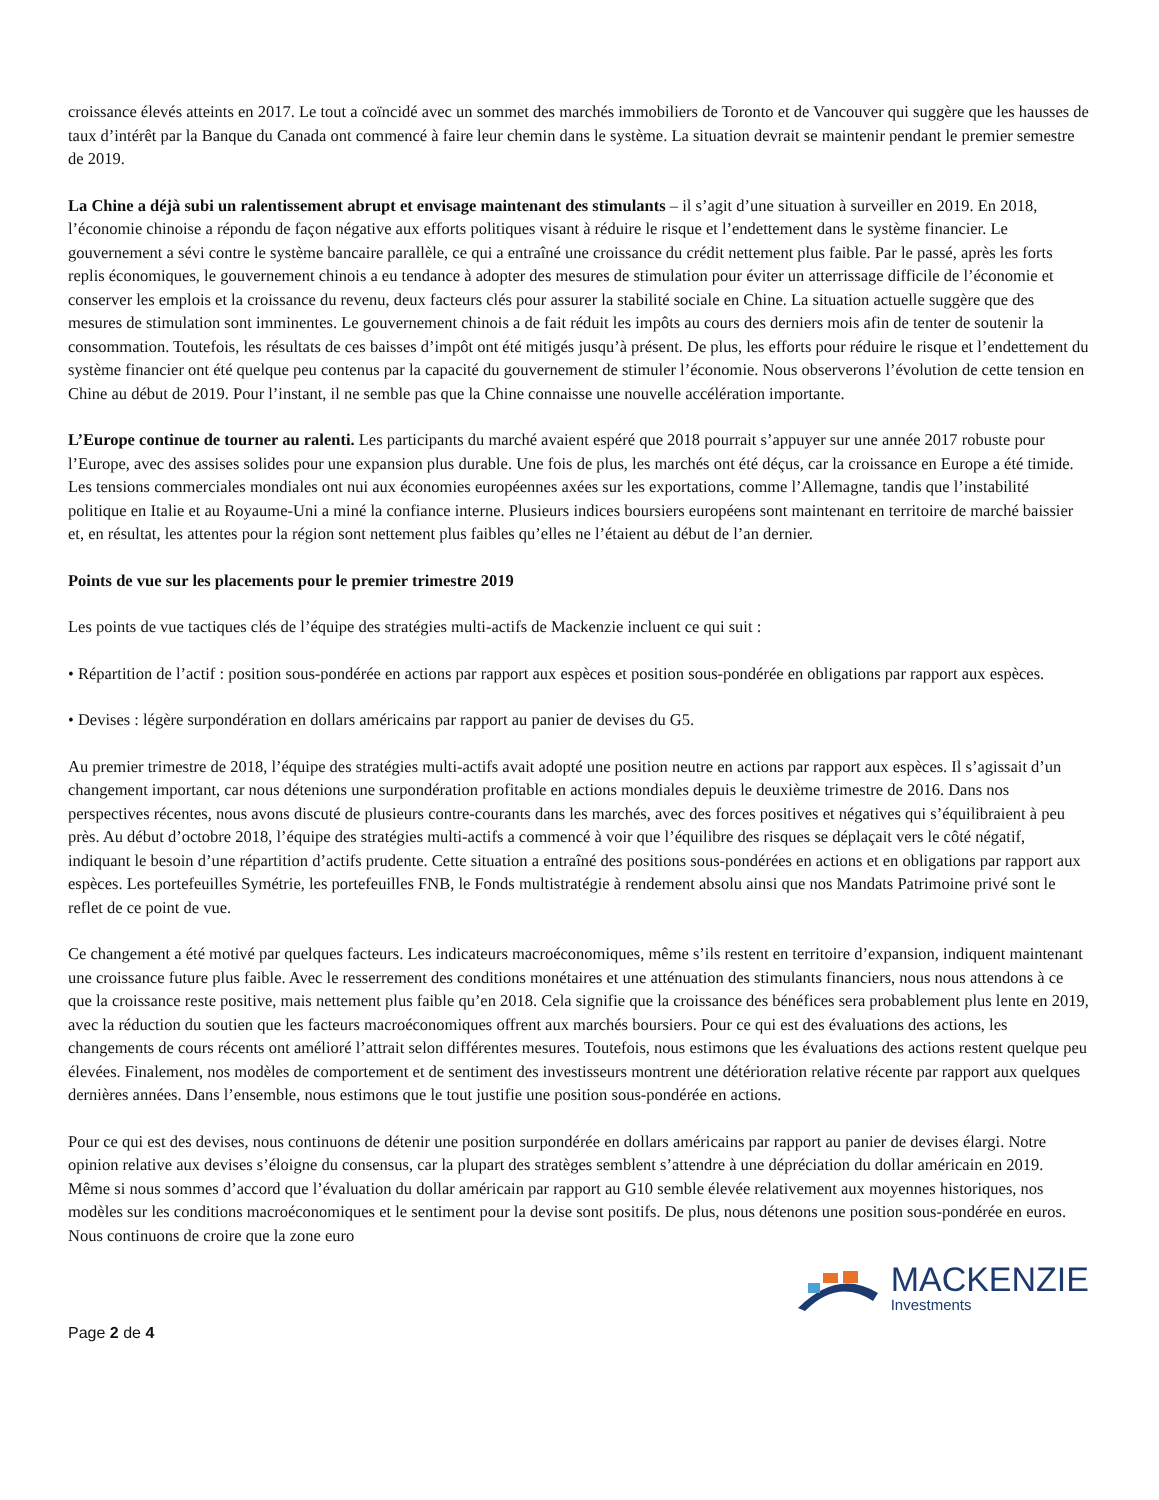croissance élevés atteints en 2017. Le tout a coïncidé avec un sommet des marchés immobiliers de Toronto et de Vancouver qui suggère que les hausses de taux d’intérêt par la Banque du Canada ont commencé à faire leur chemin dans le système. La situation devrait se maintenir pendant le premier semestre de 2019.
La Chine a déjà subi un ralentissement abrupt et envisage maintenant des stimulants – il s’agit d’une situation à surveiller en 2019. En 2018, l’économie chinoise a répondu de façon négative aux efforts politiques visant à réduire le risque et l’endettement dans le système financier. Le gouvernement a sévi contre le système bancaire parallèle, ce qui a entraîné une croissance du crédit nettement plus faible. Par le passé, après les forts replis économiques, le gouvernement chinois a eu tendance à adopter des mesures de stimulation pour éviter un atterrissage difficile de l’économie et conserver les emplois et la croissance du revenu, deux facteurs clés pour assurer la stabilité sociale en Chine. La situation actuelle suggère que des mesures de stimulation sont imminentes. Le gouvernement chinois a de fait réduit les impôts au cours des derniers mois afin de tenter de soutenir la consommation. Toutefois, les résultats de ces baisses d’impôt ont été mitigés jusqu’à présent. De plus, les efforts pour réduire le risque et l’endettement du système financier ont été quelque peu contenus par la capacité du gouvernement de stimuler l’économie. Nous observerons l’évolution de cette tension en Chine au début de 2019. Pour l’instant, il ne semble pas que la Chine connaisse une nouvelle accélération importante.
L’Europe continue de tourner au ralenti. Les participants du marché avaient espéré que 2018 pourrait s’appuyer sur une année 2017 robuste pour l’Europe, avec des assises solides pour une expansion plus durable. Une fois de plus, les marchés ont été déçus, car la croissance en Europe a été timide. Les tensions commerciales mondiales ont nui aux économies européennes axées sur les exportations, comme l’Allemagne, tandis que l’instabilité politique en Italie et au Royaume-Uni a miné la confiance interne. Plusieurs indices boursiers européens sont maintenant en territoire de marché baissier et, en résultat, les attentes pour la région sont nettement plus faibles qu’elles ne l’étaient au début de l’an dernier.
Points de vue sur les placements pour le premier trimestre 2019
Les points de vue tactiques clés de l’équipe des stratégies multi-actifs de Mackenzie incluent ce qui suit :
• Répartition de l’actif : position sous-pondérée en actions par rapport aux espèces et position sous-pondérée en obligations par rapport aux espèces.
• Devises : légère surpondération en dollars américains par rapport au panier de devises du G5.
Au premier trimestre de 2018, l’équipe des stratégies multi-actifs avait adopté une position neutre en actions par rapport aux espèces. Il s’agissait d’un changement important, car nous détenions une surpondération profitable en actions mondiales depuis le deuxième trimestre de 2016. Dans nos perspectives récentes, nous avons discuté de plusieurs contre-courants dans les marchés, avec des forces positives et négatives qui s’équilibraient à peu près. Au début d’octobre 2018, l’équipe des stratégies multi-actifs a commencé à voir que l’équilibre des risques se déplaçait vers le côté négatif, indiquant le besoin d’une répartition d’actifs prudente. Cette situation a entraîné des positions sous-pondérées en actions et en obligations par rapport aux espèces. Les portefeuilles Symétrie, les portefeuilles FNB, le Fonds multistratégie à rendement absolu ainsi que nos Mandats Patrimoine privé sont le reflet de ce point de vue.
Ce changement a été motivé par quelques facteurs. Les indicateurs macroéconomiques, même s’ils restent en territoire d’expansion, indiquent maintenant une croissance future plus faible. Avec le resserrement des conditions monétaires et une atténuation des stimulants financiers, nous nous attendons à ce que la croissance reste positive, mais nettement plus faible qu’en 2018. Cela signifie que la croissance des bénéfices sera probablement plus lente en 2019, avec la réduction du soutien que les facteurs macroéconomiques offrent aux marchés boursiers. Pour ce qui est des évaluations des actions, les changements de cours récents ont amélioré l’attrait selon différentes mesures. Toutefois, nous estimons que les évaluations des actions restent quelque peu élevées. Finalement, nos modèles de comportement et de sentiment des investisseurs montrent une détérioration relative récente par rapport aux quelques dernières années. Dans l’ensemble, nous estimons que le tout justifie une position sous-pondérée en actions.
Pour ce qui est des devises, nous continuons de détenir une position surpondérée en dollars américains par rapport au panier de devises élargi. Notre opinion relative aux devises s’éloigne du consensus, car la plupart des stratèges semblent s’attendre à une dépréciation du dollar américain en 2019. Même si nous sommes d’accord que l’évaluation du dollar américain par rapport au G10 semble élevée relativement aux moyennes historiques, nos modèles sur les conditions macroéconomiques et le sentiment pour la devise sont positifs. De plus, nous détenons une position sous-pondérée en euros. Nous continuons de croire que la zone euro
Page 2 de 4
MACKENZIE
Investments